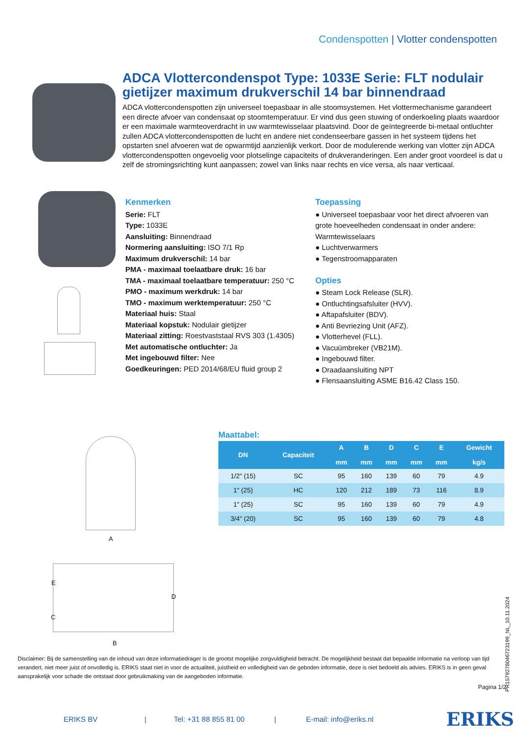Condenspotten | Vlotter condenspotten
ADCA Vlottercondenspot Type: 1033E Serie: FLT nodulair gietijzer maximum drukverschil 14 bar binnendraad
ADCA vlottercondenspotten zijn universeel toepasbaar in alle stoomsystemen. Het vlottermechanisme garandeert een directe afvoer van condensaat op stoomtemperatuur. Er vind dus geen stuwing of onderkoeling plaats waardoor er een maximale warmteoverdracht in uw warmtewisselaar plaatsvind. Door de geïntegreerde bi-metaal ontluchter zullen ADCA vlottercondenspotten de lucht en andere niet condenseerbare gassen in het systeem tijdens het opstarten snel afvoeren wat de opwarmtijd aanzienlijk verkort. Door de modulerende werking van vlotter zijn ADCA vlottercondenspotten ongevoelig voor plotselinge capaciteits of drukveranderingen. Een ander groot voordeel is dat u zelf de stromingsrichting kunt aanpassen; zowel van links naar rechts en vice versa, als naar verticaal.
Kenmerken
Serie: FLT
Type: 1033E
Aansluiting: Binnendraad
Normering aansluiting: ISO 7/1 Rp
Maximum drukverschil: 14 bar
PMA - maximaal toelaatbare druk: 16 bar
TMA - maximaal toelaatbare temperatuur: 250 °C
PMO - maximum werkdruk: 14 bar
TMO - maximum werktemperatuur: 250 °C
Materiaal huis: Staal
Materiaal kopstuk: Nodulair gietijzer
Materiaal zitting: Roestvaststaal RVS 303 (1.4305)
Met automatische ontluchter: Ja
Met ingebouwd filter: Nee
Goedkeuringen: PED 2014/68/EU fluid group 2
Toepassing
● Universeel toepasbaar voor het direct afvoeren van grote hoeveelheden condensaat in onder andere: Warmtewisselaars
● Luchtverwarmers
● Tegenstroomapparaten
Opties
● Steam Lock Release (SLR).
● Ontluchtingsafsluiter (HVV).
● Aftapafsluiter (BDV).
● Anti Bevriezing Unit (AFZ).
● Vlotterhevel (FLL).
● Vacuümbreker (VB21M).
● Ingebouwd filter.
● Draadaansluiting NPT
● Flensaansluiting ASME B16.42 Class 150.
A
E
C
D
B
Maattabel:
| DN | Capaciteit | A mm | B mm | D mm | C mm | E mm | Gewicht kg/s |
| --- | --- | --- | --- | --- | --- | --- | --- |
| 1/2" (15) | SC | 95 | 160 | 139 | 60 | 79 | 4.9 |
| 1" (25) | HC | 120 | 212 | 189 | 73 | 116 | 8.9 |
| 1" (25) | SC | 95 | 160 | 139 | 60 | 79 | 4.9 |
| 3/4" (20) | SC | 95 | 160 | 139 | 60 | 79 | 4.8 |
Disclaimer: Bij de samenstelling van de inhoud van deze informatiedrager is de grootst mogelijke zorgvuldigheid betracht. De mogelijkheid bestaat dat bepaalde informatie na verloop van tijd verandert, niet meer juist of onvolledig is. ERIKS staat niet in voor de actualiteit, juistheid en volledigheid van de geboden informatie, deze is niet bedoeld als advies. ERIKS is in geen geval aansprakelijk voor schade die ontstaat door gebruikmaking van de aangeboden informatie.
Pagina 1/2
PR15792780467231​99_NL_10.11.2024
ERIKS BV | Tel: +31 88 855 81 00 | E-mail: info@eriks.nl ERIKS